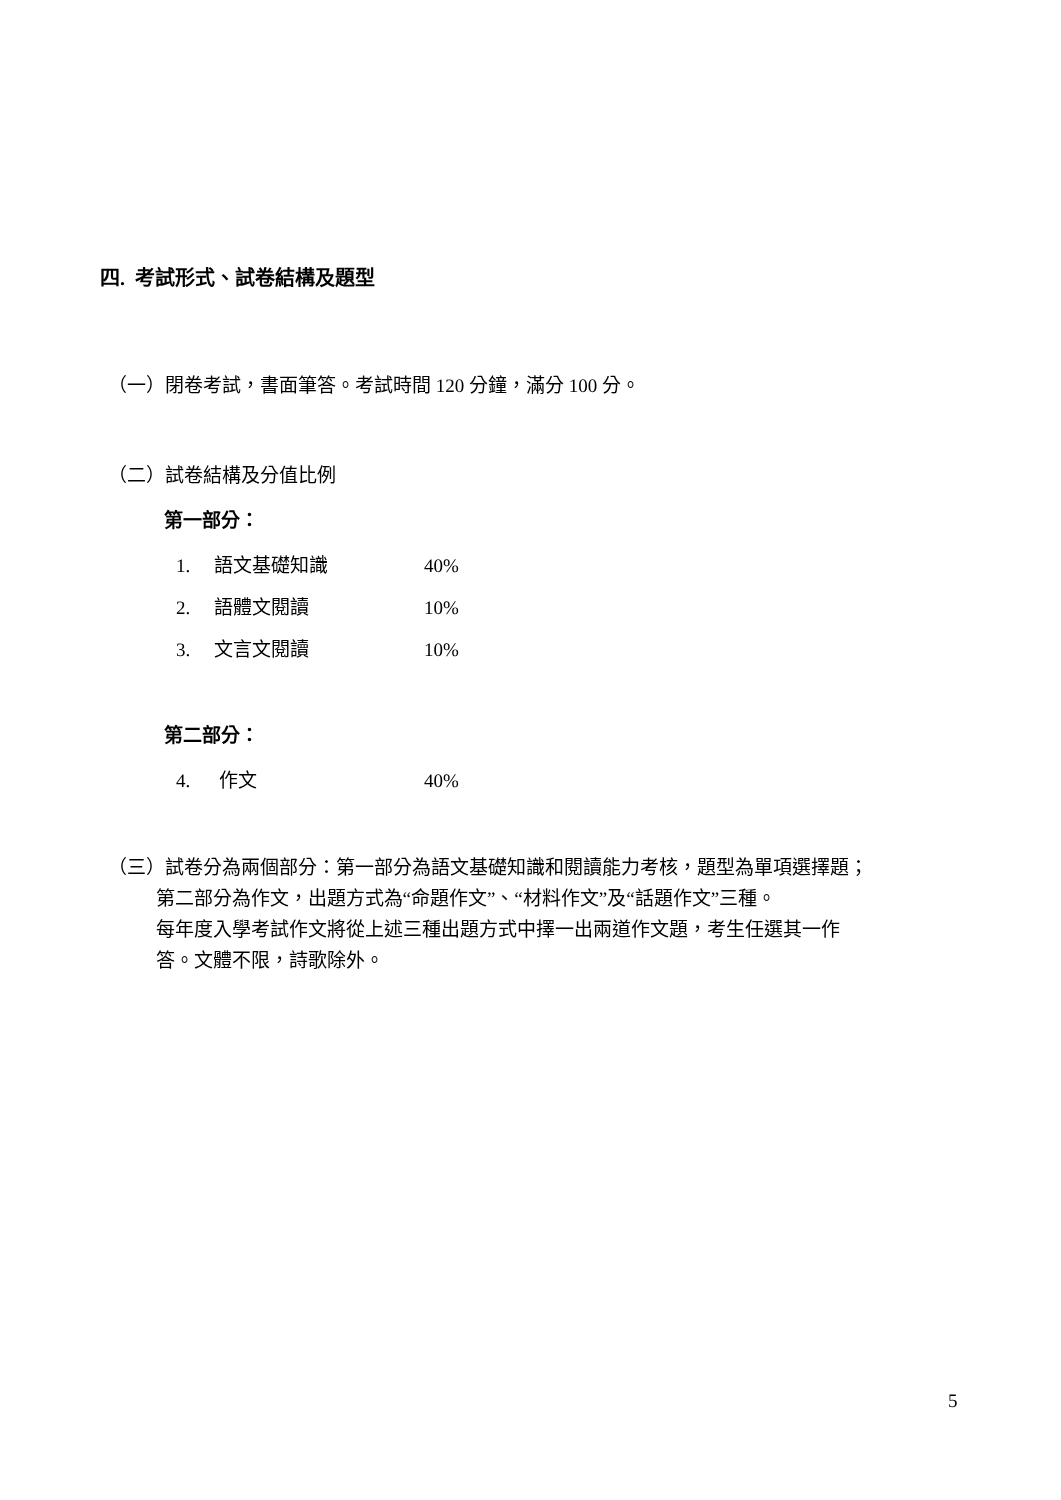四. 考試形式、試卷結構及題型
（一）閉卷考試，書面筆答。考試時間 120 分鐘，滿分 100 分。
（二）試卷結構及分值比例
第一部分：
1. 語文基礎知識 40%
2. 語體文閱讀 10%
3. 文言文閱讀 10%
第二部分：
4. 作文 40%
（三）試卷分為兩個部分：第一部分為語文基礎知識和閱讀能力考核，題型為單項選擇題；
   第二部分為作文，出題方式為“命題作文”、“材料作文”及“話題作文”三種。
   每年度入學考試作文將從上述三種出題方式中擇一出兩道作文題，考生任選其一作
   答。文體不限，詩歌除外。
5